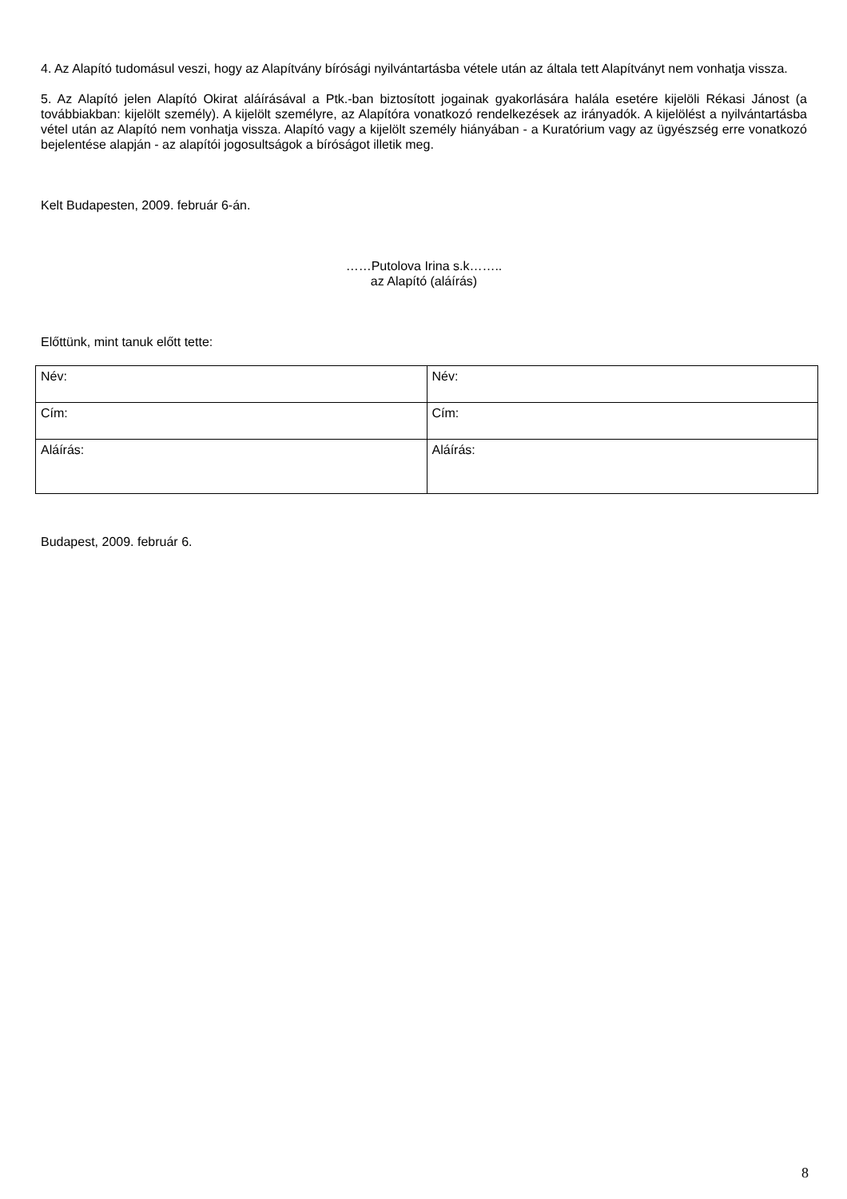4. Az Alapító tudomásul veszi, hogy az Alapítvány bírósági nyilvántartásba vétele után az általa tett Alapítványt nem vonhatja vissza.
5. Az Alapító jelen Alapító Okirat aláírásával a Ptk.-ban biztosított jogainak gyakorlására halála esetére kijelöli Rékasi Jánost (a továbbiakban: kijelölt személy). A kijelölt személyre, az Alapítóra vonatkozó rendelkezések az irányadók. A kijelölést a nyilvántartásba vétel után az Alapító nem vonhatja vissza. Alapító vagy a kijelölt személy hiányában - a Kuratórium vagy az ügyészség erre vonatkozó bejelentése alapján - az alapítói jogosultságok a bíróságot illetik meg.
Kelt Budapesten, 2009. február 6-án.
……Putolova Irina s.k……..
az Alapító (aláírás)
Előttünk, mint tanuk előtt tette:
| Név: | Név: |
| Cím: | Cím: |
| Aláírás: | Aláírás: |
Budapest, 2009. február 6.
8